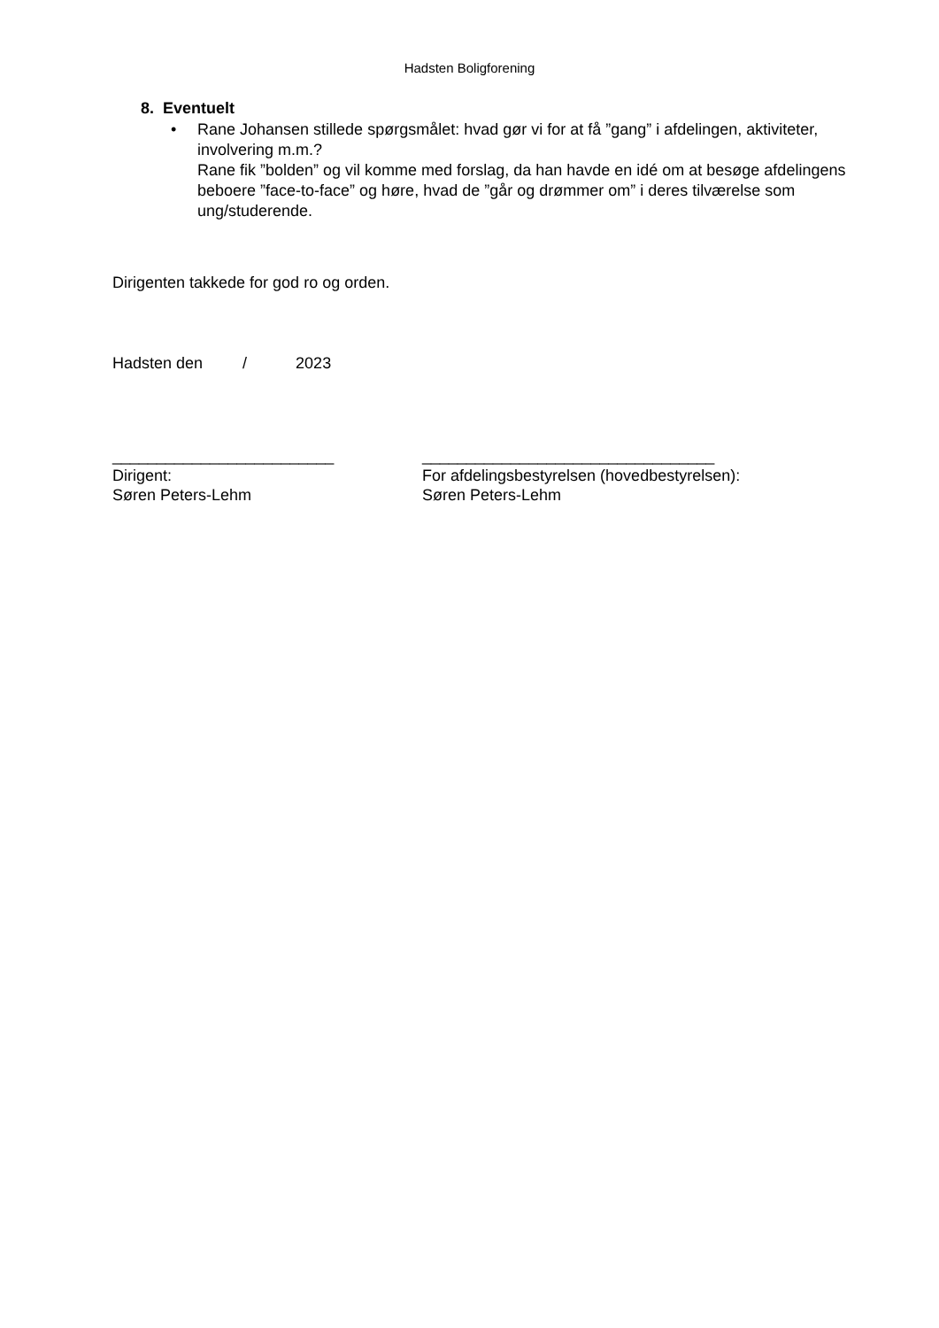Hadsten Boligforening
8. Eventuelt
• Rane Johansen stillede spørgsmålet: hvad gør vi for at få ”gang” i afdelingen, aktiviteter, involvering m.m.?
Rane fik ”bolden” og vil komme med forslag, da han havde en idé om at besøge afdelingens beboere ”face-to-face” og høre, hvad de ”går og drømmer om” i deres tilværelse som ung/studerende.
Dirigenten takkede for god ro og orden.
Hadsten den / 2023
_________________________
Dirigent:
Søren Peters-Lehm
_________________________________
For afdelingsbestyrelsen (hovedbestyrelsen):
Søren Peters-Lehm